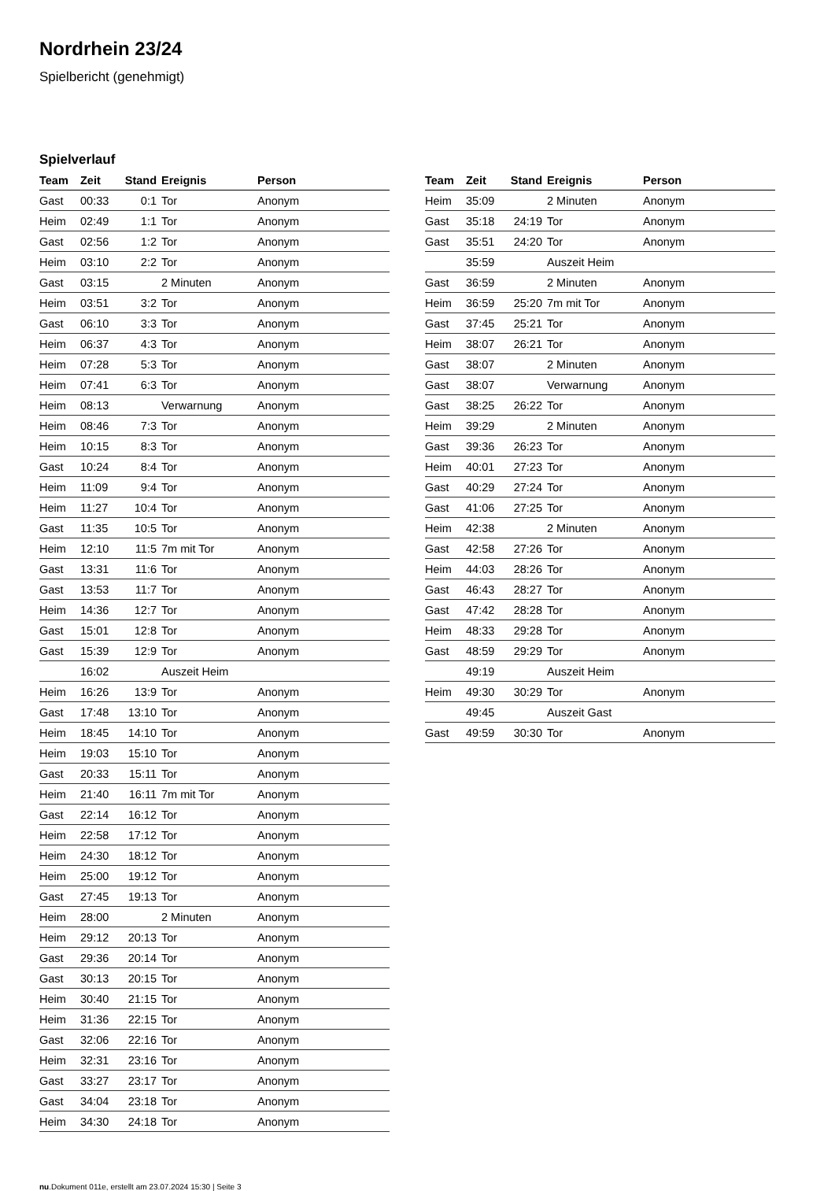Nordrhein 23/24
Spielbericht (genehmigt)
Spielverlauf
| Team | Zeit | Stand | Ereignis | Person |
| --- | --- | --- | --- | --- |
| Gast | 00:33 | 0:1 | Tor | Anonym |
| Heim | 02:49 | 1:1 | Tor | Anonym |
| Gast | 02:56 | 1:2 | Tor | Anonym |
| Heim | 03:10 | 2:2 | Tor | Anonym |
| Gast | 03:15 | | 2 Minuten | Anonym |
| Heim | 03:51 | 3:2 | Tor | Anonym |
| Gast | 06:10 | 3:3 | Tor | Anonym |
| Heim | 06:37 | 4:3 | Tor | Anonym |
| Heim | 07:28 | 5:3 | Tor | Anonym |
| Heim | 07:41 | 6:3 | Tor | Anonym |
| Heim | 08:13 | | Verwarnung | Anonym |
| Heim | 08:46 | 7:3 | Tor | Anonym |
| Heim | 10:15 | 8:3 | Tor | Anonym |
| Gast | 10:24 | 8:4 | Tor | Anonym |
| Heim | 11:09 | 9:4 | Tor | Anonym |
| Heim | 11:27 | 10:4 | Tor | Anonym |
| Gast | 11:35 | 10:5 | Tor | Anonym |
| Heim | 12:10 | 11:5 | 7m mit Tor | Anonym |
| Gast | 13:31 | 11:6 | Tor | Anonym |
| Gast | 13:53 | 11:7 | Tor | Anonym |
| Heim | 14:36 | 12:7 | Tor | Anonym |
| Gast | 15:01 | 12:8 | Tor | Anonym |
| Gast | 15:39 | 12:9 | Tor | Anonym |
| | 16:02 | | Auszeit Heim | |
| Heim | 16:26 | 13:9 | Tor | Anonym |
| Gast | 17:48 | 13:10 | Tor | Anonym |
| Heim | 18:45 | 14:10 | Tor | Anonym |
| Heim | 19:03 | 15:10 | Tor | Anonym |
| Gast | 20:33 | 15:11 | Tor | Anonym |
| Heim | 21:40 | 16:11 | 7m mit Tor | Anonym |
| Gast | 22:14 | 16:12 | Tor | Anonym |
| Heim | 22:58 | 17:12 | Tor | Anonym |
| Heim | 24:30 | 18:12 | Tor | Anonym |
| Heim | 25:00 | 19:12 | Tor | Anonym |
| Gast | 27:45 | 19:13 | Tor | Anonym |
| Heim | 28:00 | | 2 Minuten | Anonym |
| Heim | 29:12 | 20:13 | Tor | Anonym |
| Gast | 29:36 | 20:14 | Tor | Anonym |
| Gast | 30:13 | 20:15 | Tor | Anonym |
| Heim | 30:40 | 21:15 | Tor | Anonym |
| Heim | 31:36 | 22:15 | Tor | Anonym |
| Gast | 32:06 | 22:16 | Tor | Anonym |
| Heim | 32:31 | 23:16 | Tor | Anonym |
| Gast | 33:27 | 23:17 | Tor | Anonym |
| Gast | 34:04 | 23:18 | Tor | Anonym |
| Heim | 34:30 | 24:18 | Tor | Anonym |
| Team | Zeit | Stand | Ereignis | Person |
| --- | --- | --- | --- | --- |
| Heim | 35:09 | | 2 Minuten | Anonym |
| Gast | 35:18 | 24:19 | Tor | Anonym |
| Gast | 35:51 | 24:20 | Tor | Anonym |
| | 35:59 | | Auszeit Heim | |
| Gast | 36:59 | | 2 Minuten | Anonym |
| Heim | 36:59 | 25:20 | 7m mit Tor | Anonym |
| Gast | 37:45 | 25:21 | Tor | Anonym |
| Heim | 38:07 | 26:21 | Tor | Anonym |
| Gast | 38:07 | | 2 Minuten | Anonym |
| Gast | 38:07 | | Verwarnung | Anonym |
| Gast | 38:25 | 26:22 | Tor | Anonym |
| Heim | 39:29 | | 2 Minuten | Anonym |
| Gast | 39:36 | 26:23 | Tor | Anonym |
| Heim | 40:01 | 27:23 | Tor | Anonym |
| Gast | 40:29 | 27:24 | Tor | Anonym |
| Gast | 41:06 | 27:25 | Tor | Anonym |
| Heim | 42:38 | | 2 Minuten | Anonym |
| Gast | 42:58 | 27:26 | Tor | Anonym |
| Heim | 44:03 | 28:26 | Tor | Anonym |
| Gast | 46:43 | 28:27 | Tor | Anonym |
| Gast | 47:42 | 28:28 | Tor | Anonym |
| Heim | 48:33 | 29:28 | Tor | Anonym |
| Gast | 48:59 | 29:29 | Tor | Anonym |
| | 49:19 | | Auszeit Heim | |
| Heim | 49:30 | 30:29 | Tor | Anonym |
| | 49:45 | | Auszeit Gast | |
| Gast | 49:59 | 30:30 | Tor | Anonym |
nu.Dokument 011e, erstellt am 23.07.2024 15:30 | Seite 3